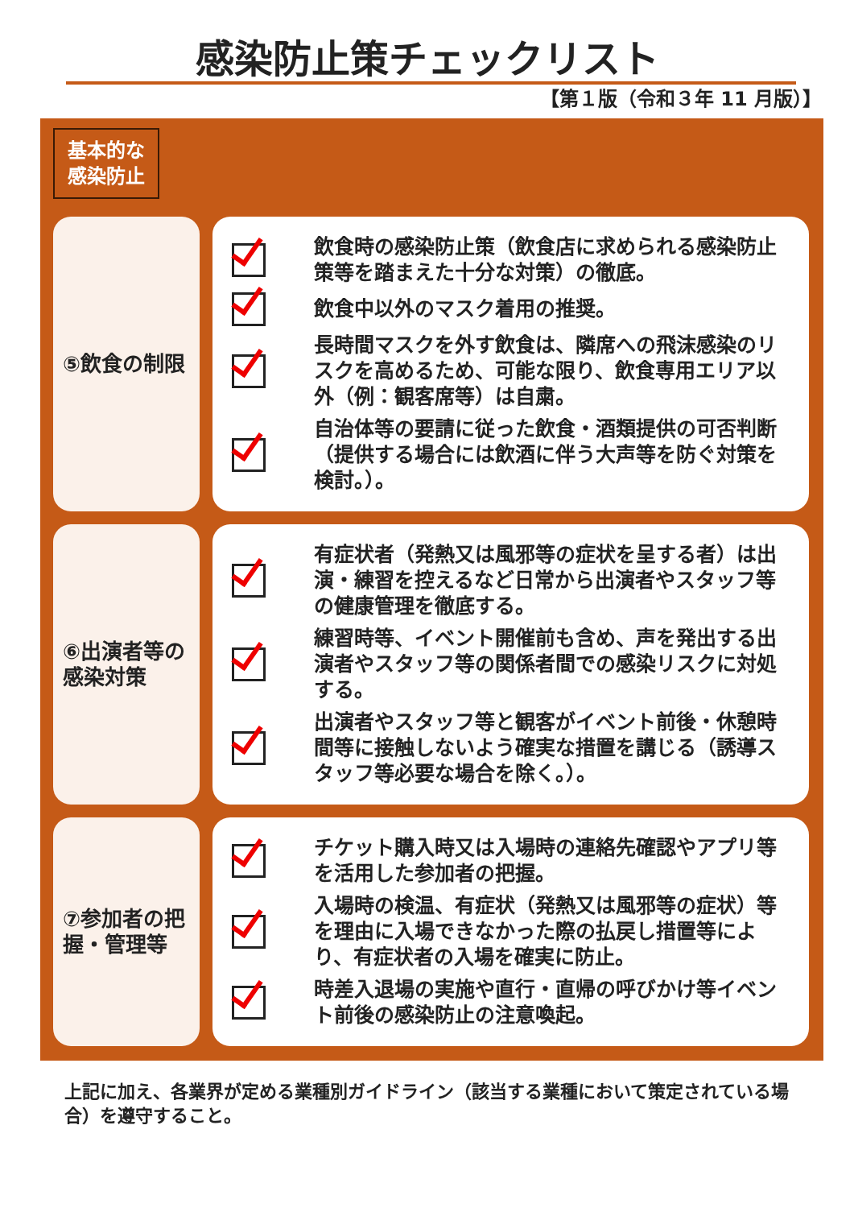感染防止策チェックリスト
【第１版（令和３年 11 月版）】
基本的な
感染防止
⑤飲食の制限
飲食時の感染防止策（飲食店に求められる感染防止策等を踏まえた十分な対策）の徹底。
飲食中以外のマスク着用の推奨。
長時間マスクを外す飲食は、隣席への飛沫感染のリスクを高めるため、可能な限り、飲食専用エリア以外（例：観客席等）は自粛。
自治体等の要請に従った飲食・酒類提供の可否判断（提供する場合には飲酒に伴う大声等を防ぐ対策を検討。）。
⑥出演者等の感染対策
有症状者（発熱又は風邪等の症状を呈する者）は出演・練習を控えるなど日常から出演者やスタッフ等の健康管理を徹底する。
練習時等、イベント開催前も含め、声を発出する出演者やスタッフ等の関係者間での感染リスクに対処する。
出演者やスタッフ等と観客がイベント前後・休憩時間等に接触しないよう確実な措置を講じる（誘導スタッフ等必要な場合を除く。）。
⑦参加者の把握・管理等
チケット購入時又は入場時の連絡先確認やアプリ等を活用した参加者の把握。
入場時の検温、有症状（発熱又は風邪等の症状）等を理由に入場できなかった際の払戻し措置等により、有症状者の入場を確実に防止。
時差入退場の実施や直行・直帰の呼びかけ等イベント前後の感染防止の注意喚起。
上記に加え、各業界が定める業種別ガイドライン（該当する業種において策定されている場合）を遵守すること。